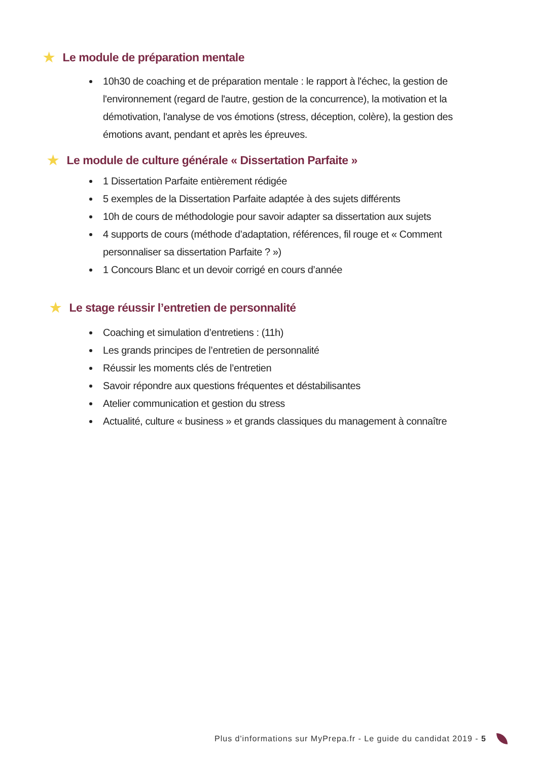★ Le module de préparation mentale
10h30 de coaching et de préparation mentale : le rapport à l'échec, la gestion de l'environnement (regard de l'autre, gestion de la concurrence), la motivation et la démotivation, l'analyse de vos émotions (stress, déception, colère), la gestion des émotions avant, pendant et après les épreuves.
★ Le module de culture générale « Dissertation Parfaite »
1 Dissertation Parfaite entièrement rédigée
5 exemples de la Dissertation Parfaite adaptée à des sujets différents
10h de cours de méthodologie pour savoir adapter sa dissertation aux sujets
4 supports de cours (méthode d’adaptation, références, fil rouge et « Comment personnaliser sa dissertation Parfaite ? »)
1 Concours Blanc et un devoir corrigé en cours d’année
★ Le stage réussir l’entretien de personnalité
Coaching et simulation d’entretiens : (11h)
Les grands principes de l’entretien de personnalité
Réussir les moments clés de l’entretien
Savoir répondre aux questions fréquentes et déstabilisantes
Atelier communication et gestion du stress
Actualité, culture « business » et grands classiques du management à connaître
Plus d'informations sur MyPrepa.fr - Le guide du candidat 2019 - 5